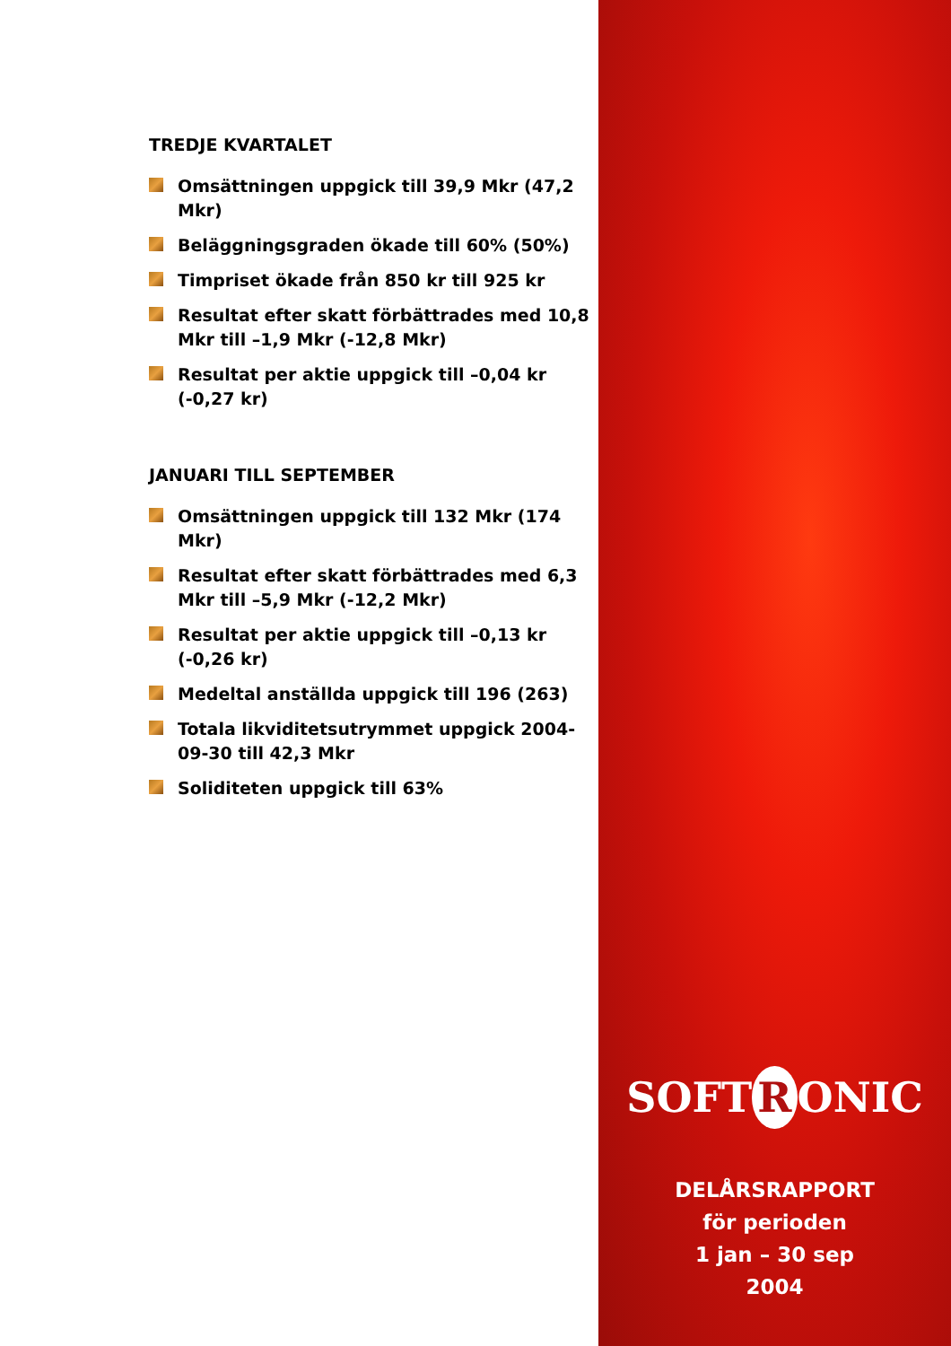TREDJE KVARTALET
Omsättningen uppgick till 39,9 Mkr (47,2 Mkr)
Beläggningsgraden ökade till 60% (50%)
Timpriset ökade från 850 kr till 925 kr
Resultat efter skatt förbättrades med 10,8 Mkr till –1,9 Mkr (-12,8 Mkr)
Resultat per aktie uppgick till –0,04 kr (-0,27 kr)
JANUARI TILL SEPTEMBER
Omsättningen uppgick till 132 Mkr (174 Mkr)
Resultat efter skatt förbättrades med 6,3 Mkr till –5,9 Mkr (-12,2 Mkr)
Resultat per aktie uppgick till –0,13 kr (-0,26 kr)
Medeltal anställda uppgick till 196 (263)
Totala likviditetsutrymmet uppgick 2004-09-30 till 42,3 Mkr
Soliditeten uppgick till 63%
SOFT R ONIC
DELÅRSRAPPORT
för perioden
1 jan – 30 sep
2004